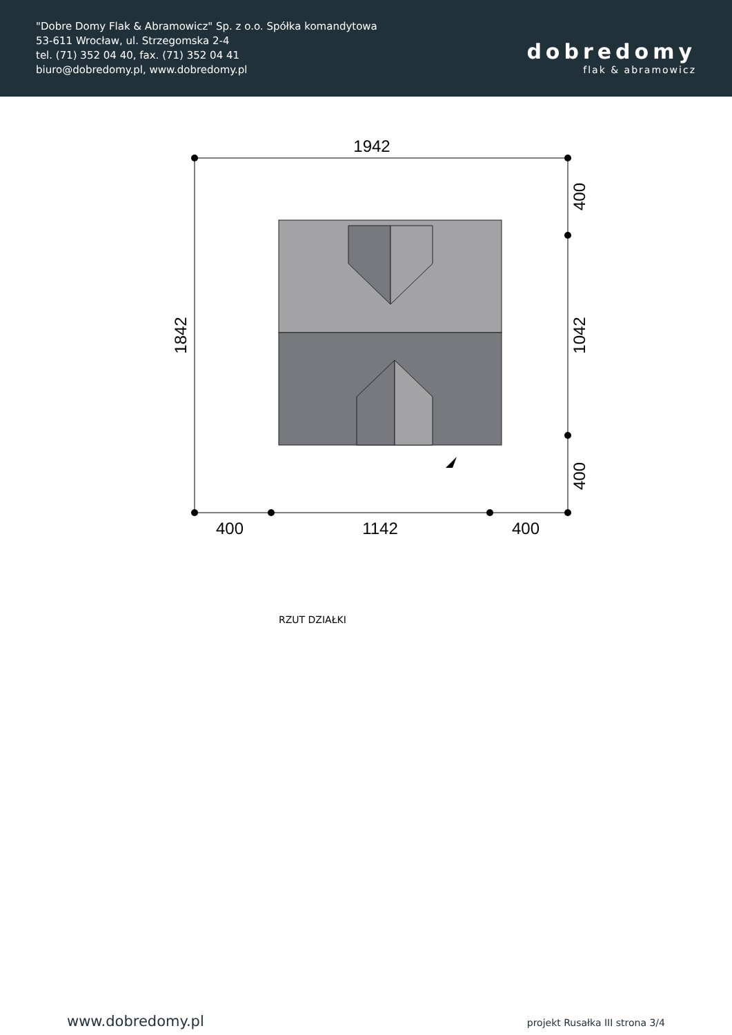"Dobre Domy Flak & Abramowicz" Sp. z o.o. Spółka komandytowa
53-611 Wrocław, ul. Strzegomska 2-4
tel. (71) 352 04 40, fax. (71) 352 04 41
biuro@dobredomy.pl, www.dobredomy.pl
dobredomy
flak & abramowicz
1942
400
1142
400
1842
400
1042
400
RZUT DZIAŁKI
www.dobredomy.pl projekt Rusałka III strona 3/4